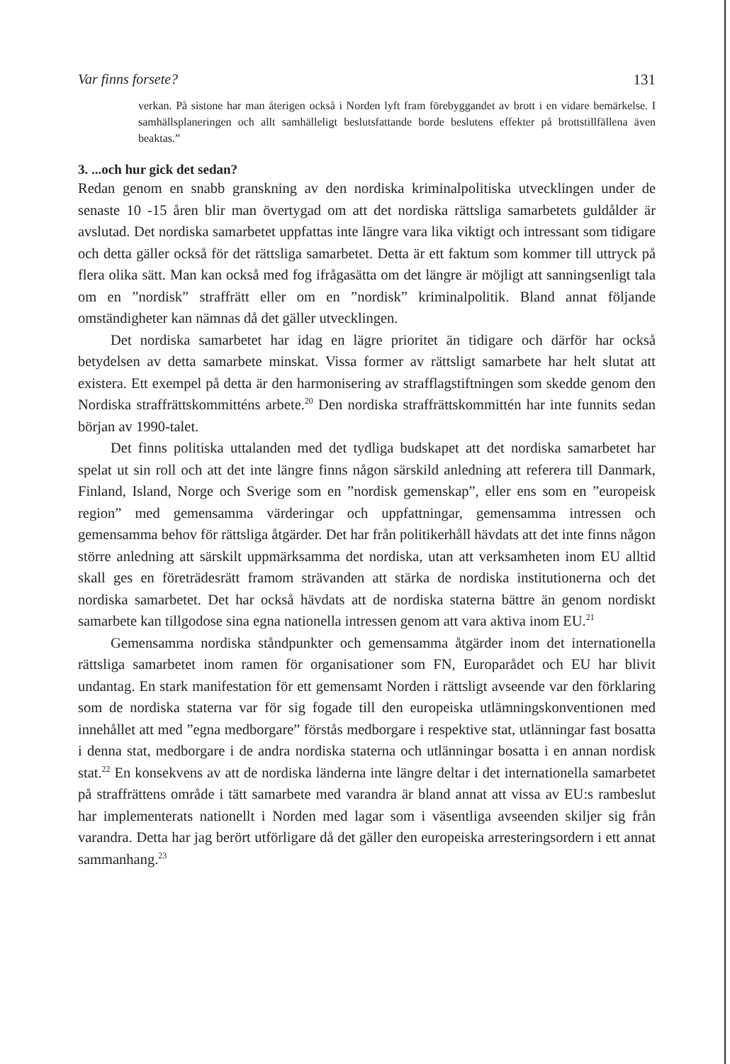Var finns forsete? 131
verkan. På sistone har man återigen också i Norden lyft fram förebyggandet av brott i en vidare bemärkelse. I samhällsplaneringen och allt samhälleligt beslutsfattande borde beslutens effekter på brottstillfällena även beaktas.”
3. ...och hur gick det sedan?
Redan genom en snabb granskning av den nordiska kriminalpolitiska utvecklingen under de senaste 10 -15 åren blir man övertygad om att det nordiska rättsliga samarbetets guldålder är avslutad. Det nordiska samarbetet uppfattas inte längre vara lika viktigt och intressant som tidigare och detta gäller också för det rättsliga samarbetet. Detta är ett faktum som kommer till uttryck på flera olika sätt. Man kan också med fog ifrågasätta om det längre är möjligt att sanningsenligt tala om en ”nordisk” straffrätt eller om en ”nordisk” kriminalpolitik. Bland annat följande omständigheter kan nämnas då det gäller utvecklingen.
Det nordiska samarbetet har idag en lägre prioritet än tidigare och därför har också betydelsen av detta samarbete minskat. Vissa former av rättsligt samarbete har helt slutat att existera. Ett exempel på detta är den harmonisering av strafflagstiftningen som skedde genom den Nordiska straffrättskommitténs arbete.<sup>20</sup> Den nordiska straffrättskommittén har inte funnits sedan början av 1990-talet.
Det finns politiska uttalanden med det tydliga budskapet att det nordiska samarbetet har spelat ut sin roll och att det inte längre finns någon särskild anledning att referera till Danmark, Finland, Island, Norge och Sverige som en ”nordisk gemenskap”, eller ens som en ”europeisk region” med gemensamma värderingar och uppfattningar, gemensamma intressen och gemensamma behov för rättsliga åtgärder. Det har från politikerhåll hävdats att det inte finns någon större anledning att särskilt uppmärksamma det nordiska, utan att verksamheten inom EU alltid skall ges en företrädesrätt framom strävanden att stärka de nordiska institutionerna och det nordiska samarbetet. Det har också hävdats att de nordiska staterna bättre än genom nordiskt samarbete kan tillgodose sina egna nationella intressen genom att vara aktiva inom EU.<sup>21</sup>
Gemensamma nordiska ståndpunkter och gemensamma åtgärder inom det internationella rättsliga samarbetet inom ramen för organisationer som FN, Europarådet och EU har blivit undantag. En stark manifestation för ett gemensamt Norden i rättsligt avseende var den förklaring som de nordiska staterna var för sig fogade till den europeiska utlämningskonventionen med innehållet att med ”egna medborgare” förstås medborgare i respektive stat, utlänningar fast bosatta i denna stat, medborgare i de andra nordiska staterna och utlänningar bosatta i en annan nordisk stat.<sup>22</sup> En konsekvens av att de nordiska länderna inte längre deltar i det internationella samarbetet på straffrättens område i tätt samarbete med varandra är bland annat att vissa av EU:s rambeslut har implementerats nationellt i Norden med lagar som i väsentliga avseenden skiljer sig från varandra. Detta har jag berört utförligare då det gäller den europeiska arresteringsordern i ett annat sammanhang.<sup>23</sup>